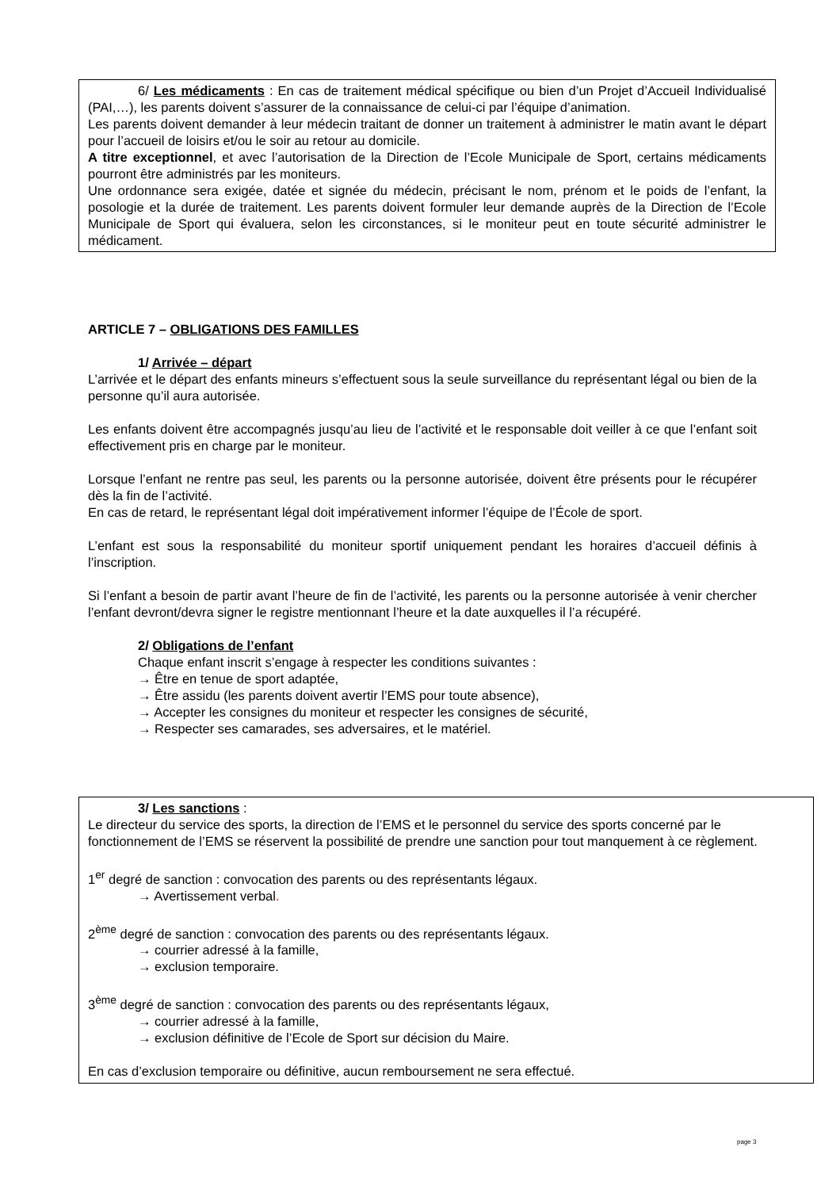6/ Les médicaments : En cas de traitement médical spécifique ou bien d’un Projet d’Accueil Individualisé (PAI,…), les parents doivent s’assurer de la connaissance de celui-ci par l’équipe d’animation.
Les parents doivent demander à leur médecin traitant de donner un traitement à administrer le matin avant le départ pour l’accueil de loisirs et/ou le soir au retour au domicile.
A titre exceptionnel, et avec l’autorisation de la Direction de l’Ecole Municipale de Sport, certains médicaments pourront être administrés par les moniteurs.
Une ordonnance sera exigée, datée et signée du médecin, précisant le nom, prénom et le poids de l’enfant, la posologie et la durée de traitement. Les parents doivent formuler leur demande auprès de la Direction de l’Ecole Municipale de Sport qui évaluera, selon les circonstances, si le moniteur peut en toute sécurité administrer le médicament.
ARTICLE 7 – OBLIGATIONS DES FAMILLES
1/ Arrivée – départ
L’arrivée et le départ des enfants mineurs s’effectuent sous la seule surveillance du représentant légal ou bien de la personne qu’il aura autorisée.
Les enfants doivent être accompagnés jusqu’au lieu de l’activité et le responsable doit veiller à ce que l’enfant soit effectivement pris en charge par le moniteur.
Lorsque l’enfant ne rentre pas seul, les parents ou la personne autorisée, doivent être présents pour le récupérer dès la fin de l’activité.
En cas de retard, le représentant légal doit impérativement informer l’équipe de l’École de sport.
L’enfant est sous la responsabilité du moniteur sportif uniquement pendant les horaires d’accueil définis à l’inscription.
Si l’enfant a besoin de partir avant l’heure de fin de l’activité, les parents ou la personne autorisée à venir chercher l’enfant devront/devra signer le registre mentionnant l’heure et la date auxquelles il l’a récupéré.
2/ Obligations de l’enfant
Chaque enfant inscrit s’engage à respecter les conditions suivantes :
→ Être en tenue de sport adaptée,
→ Être assidu (les parents doivent avertir l’EMS pour toute absence),
→ Accepter les consignes du moniteur et respecter les consignes de sécurité,
→ Respecter ses camarades, ses adversaires, et le matériel.
3/ Les sanctions :
Le directeur du service des sports, la direction de l’EMS et le personnel du service des sports concerné par le fonctionnement de l’EMS se réservent la possibilité de prendre une sanction pour tout manquement à ce règlement.
1<sup>er</sup> degré de sanction : convocation des parents ou des représentants légaux.
→ Avertissement verbal.
2<sup>ème</sup> degré de sanction : convocation des parents ou des représentants légaux.
→ courrier adressé à la famille,
→ exclusion temporaire.
3<sup>ème</sup> degré de sanction : convocation des parents ou des représentants légaux,
→ courrier adressé à la famille,
→ exclusion définitive de l’Ecole de Sport sur décision du Maire.
En cas d’exclusion temporaire ou définitive, aucun remboursement ne sera effectué.
page 3